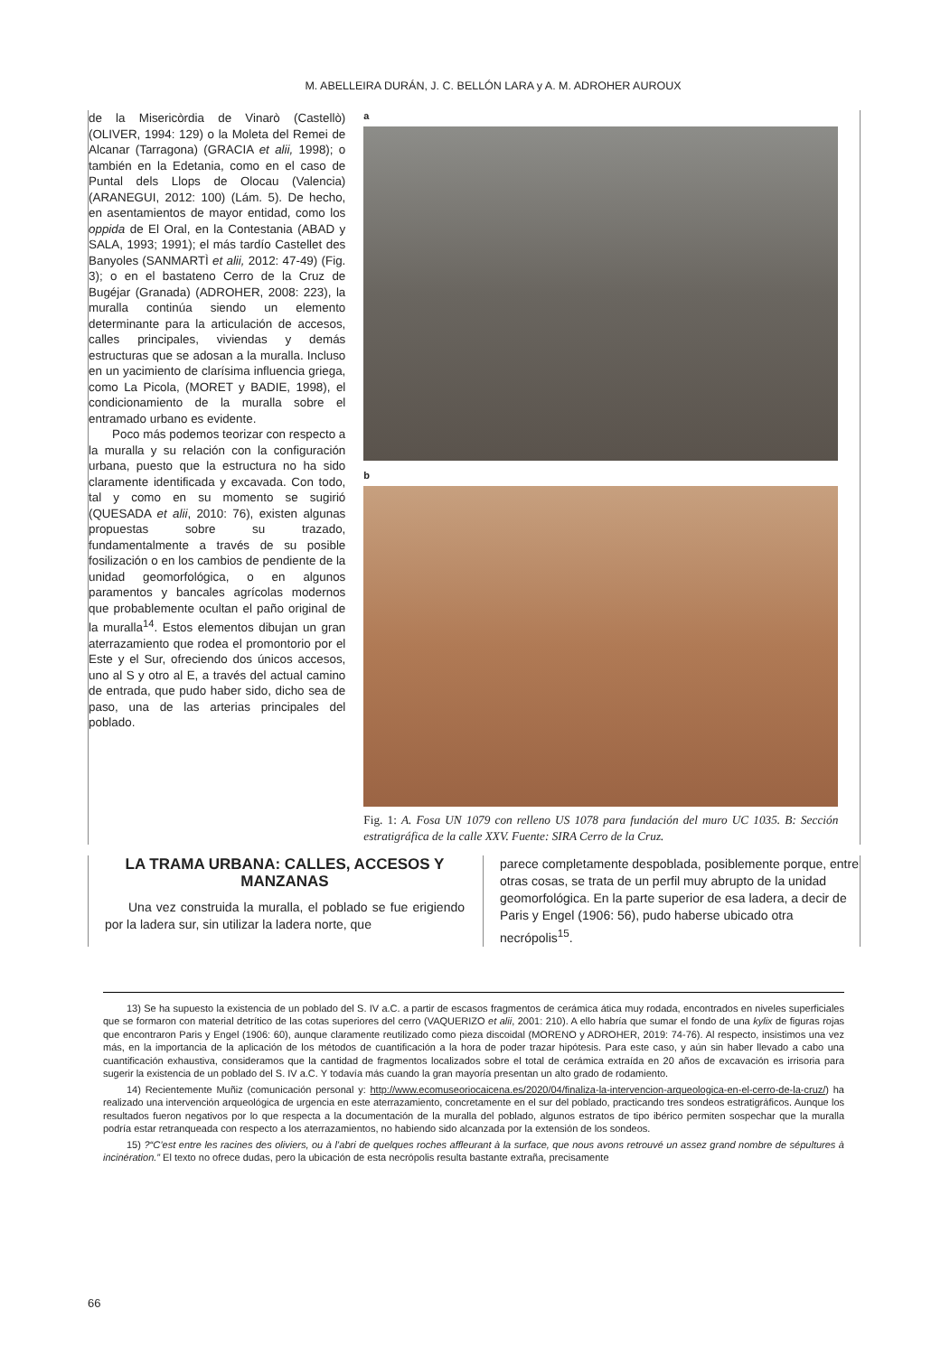M. ABELLEIRA DURÁN, J. C. BELLÓN LARA y A. M. ADROHER AUROUX
de la Misericòrdia de Vinarò (Castellò) (OLIVER, 1994: 129) o la Moleta del Remei de Alcanar (Tarragona) (GRACIA et alii, 1998); o también en la Edetania, como en el caso de Puntal dels Llops de Olocau (Valencia) (ARANEGUI, 2012: 100) (Lám. 5). De hecho, en asentamientos de mayor entidad, como los oppida de El Oral, en la Contestania (ABAD y SALA, 1993; 1991); el más tardío Castellet des Banyoles (SANMARTÌ et alii, 2012: 47-49) (Fig. 3); o en el bastateno Cerro de la Cruz de Bugéjar (Granada) (ADROHER, 2008: 223), la muralla continúa siendo un elemento determinante para la articulación de accesos, calles principales, viviendas y demás estructuras que se adosan a la muralla. Incluso en un yacimiento de clarísima influencia griega, como La Picola, (MORET y BADIE, 1998), el condicionamiento de la muralla sobre el entramado urbano es evidente.
Poco más podemos teorizar con respecto a la muralla y su relación con la configuración urbana, puesto que la estructura no ha sido claramente identificada y excavada. Con todo, tal y como en su momento se sugirió (QUESADA et alii, 2010: 76), existen algunas propuestas sobre su trazado, fundamentalmente a través de su posible fosilización o en los cambios de pendiente de la unidad geomorfológica, o en algunos paramentos y bancales agrícolas modernos que probablemente ocultan el paño original de la muralla<sup>14</sup>. Estos elementos dibujan un gran aterrazamiento que rodea el promontorio por el Este y el Sur, ofreciendo dos únicos accesos, uno al S y otro al E, a través del actual camino de entrada, que pudo haber sido, dicho sea de paso, una de las arterias principales del poblado.
a
b
Fig. 1: A. Fosa UN 1079 con relleno US 1078 para fundación del muro UC 1035. B: Sección estratigráfica de la calle XXV. Fuente: SIRA Cerro de la Cruz.
LA TRAMA URBANA: CALLES, ACCESOS Y MANZANAS
Una vez construida la muralla, el poblado se fue erigiendo por la ladera sur, sin utilizar la ladera norte, que
parece completamente despoblada, posiblemente porque, entre otras cosas, se trata de un perfil muy abrupto de la unidad geomorfológica. En la parte superior de esa ladera, a decir de Paris y Engel (1906: 56), pudo haberse ubicado otra necrópolis<sup>15</sup>.
13) Se ha supuesto la existencia de un poblado del S. IV a.C. a partir de escasos fragmentos de cerámica ática muy rodada, encontrados en niveles superficiales que se formaron con material detrítico de las cotas superiores del cerro (VAQUERIZO et alii, 2001: 210). A ello habría que sumar el fondo de una kylix de figuras rojas que encontraron Paris y Engel (1906: 60), aunque claramente reutilizado como pieza discoidal (MORENO y ADROHER, 2019: 74-76). Al respecto, insistimos una vez más, en la importancia de la aplicación de los métodos de cuantificación a la hora de poder trazar hipótesis. Para este caso, y aún sin haber llevado a cabo una cuantificación exhaustiva, consideramos que la cantidad de fragmentos localizados sobre el total de cerámica extraída en 20 años de excavación es irrisoria para sugerir la existencia de un poblado del S. IV a.C. Y todavía más cuando la gran mayoría presentan un alto grado de rodamiento.
14) Recientemente Muñiz (comunicación personal y: http://www.ecomuseoriocaicena.es/2020/04/finaliza-la-intervencion-arqueologica-en-el-cerro-de-la-cruz/) ha realizado una intervención arqueológica de urgencia en este aterrazamiento, concretamente en el sur del poblado, practicando tres sondeos estratigráficos. Aunque los resultados fueron negativos por lo que respecta a la documentación de la muralla del poblado, algunos estratos de tipo ibérico permiten sospechar que la muralla podría estar retranqueada con respecto a los aterrazamientos, no habiendo sido alcanzada por la extensión de los sondeos.
15) ?“C’est entre les racines des oliviers, ou à l’abri de quelques roches affleurant à la surface, que nous avons retrouvé un assez grand nombre de sépultures à incinération.” El texto no ofrece dudas, pero la ubicación de esta necrópolis resulta bastante extraña, precisamente
66